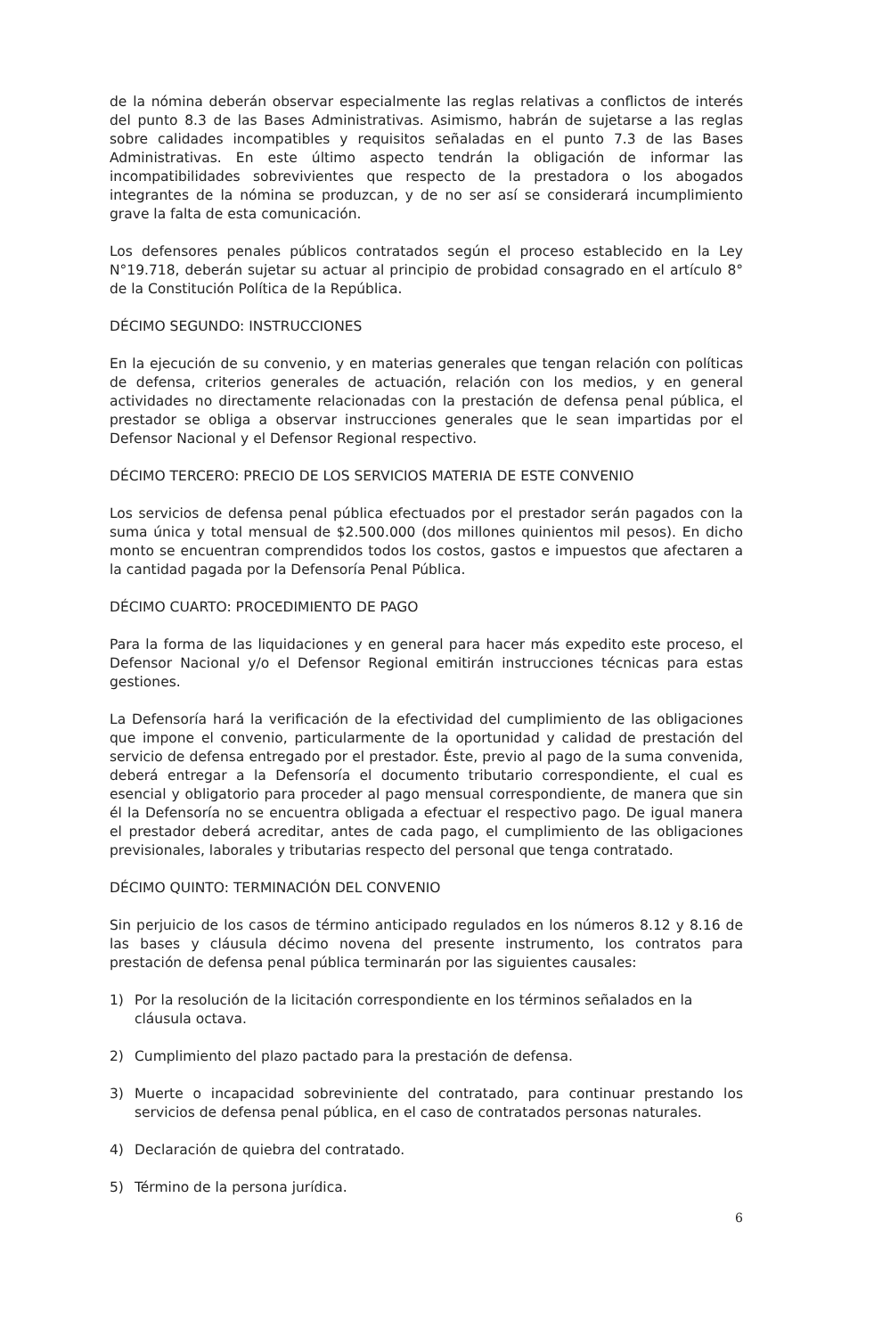de la nómina deberán observar especialmente las reglas relativas a conflictos de interés del punto 8.3 de las Bases Administrativas. Asimismo, habrán de sujetarse a las reglas sobre calidades incompatibles y requisitos señaladas en el punto 7.3 de las Bases Administrativas. En este último aspecto tendrán la obligación de informar las incompatibilidades sobrevivientes que respecto de la prestadora o los abogados integrantes de la nómina se produzcan, y de no ser así se considerará incumplimiento grave la falta de esta comunicación.
Los defensores penales públicos contratados según el proceso establecido en la Ley N°19.718, deberán sujetar su actuar al principio de probidad consagrado en el artículo 8° de la Constitución Política de la República.
DÉCIMO SEGUNDO: INSTRUCCIONES
En la ejecución de su convenio, y en materias generales que tengan relación con políticas de defensa, criterios generales de actuación, relación con los medios, y en general actividades no directamente relacionadas con la prestación de defensa penal pública, el prestador se obliga a observar instrucciones generales que le sean impartidas por el Defensor Nacional y el Defensor Regional respectivo.
DÉCIMO TERCERO: PRECIO DE LOS SERVICIOS MATERIA DE ESTE CONVENIO
Los servicios de defensa penal pública efectuados por el prestador serán pagados con la suma única y total mensual de $2.500.000 (dos millones quinientos mil pesos). En dicho monto se encuentran comprendidos todos los costos, gastos e impuestos que afectaren a la cantidad pagada por la Defensoría Penal Pública.
DÉCIMO CUARTO: PROCEDIMIENTO DE PAGO
Para la forma de las liquidaciones y en general para hacer más expedito este proceso, el Defensor Nacional y/o el Defensor Regional emitirán instrucciones técnicas para estas gestiones.
La Defensoría hará la verificación de la efectividad del cumplimiento de las obligaciones que impone el convenio, particularmente de la oportunidad y calidad de prestación del servicio de defensa entregado por el prestador. Éste, previo al pago de la suma convenida, deberá entregar a la Defensoría el documento tributario correspondiente, el cual es esencial y obligatorio para proceder al pago mensual correspondiente, de manera que sin él la Defensoría no se encuentra obligada a efectuar el respectivo pago. De igual manera el prestador deberá acreditar, antes de cada pago, el cumplimiento de las obligaciones previsionales, laborales y tributarias respecto del personal que tenga contratado.
DÉCIMO QUINTO: TERMINACIÓN DEL CONVENIO
Sin perjuicio de los casos de término anticipado regulados en los números 8.12 y 8.16 de las bases y cláusula décimo novena del presente instrumento, los contratos para prestación de defensa penal pública terminarán por las siguientes causales:
1) Por la resolución de la licitación correspondiente en los términos señalados en la cláusula octava.
2) Cumplimiento del plazo pactado para la prestación de defensa.
3) Muerte o incapacidad sobreviniente del contratado, para continuar prestando los servicios de defensa penal pública, en el caso de contratados personas naturales.
4) Declaración de quiebra del contratado.
5) Término de la persona jurídica.
6